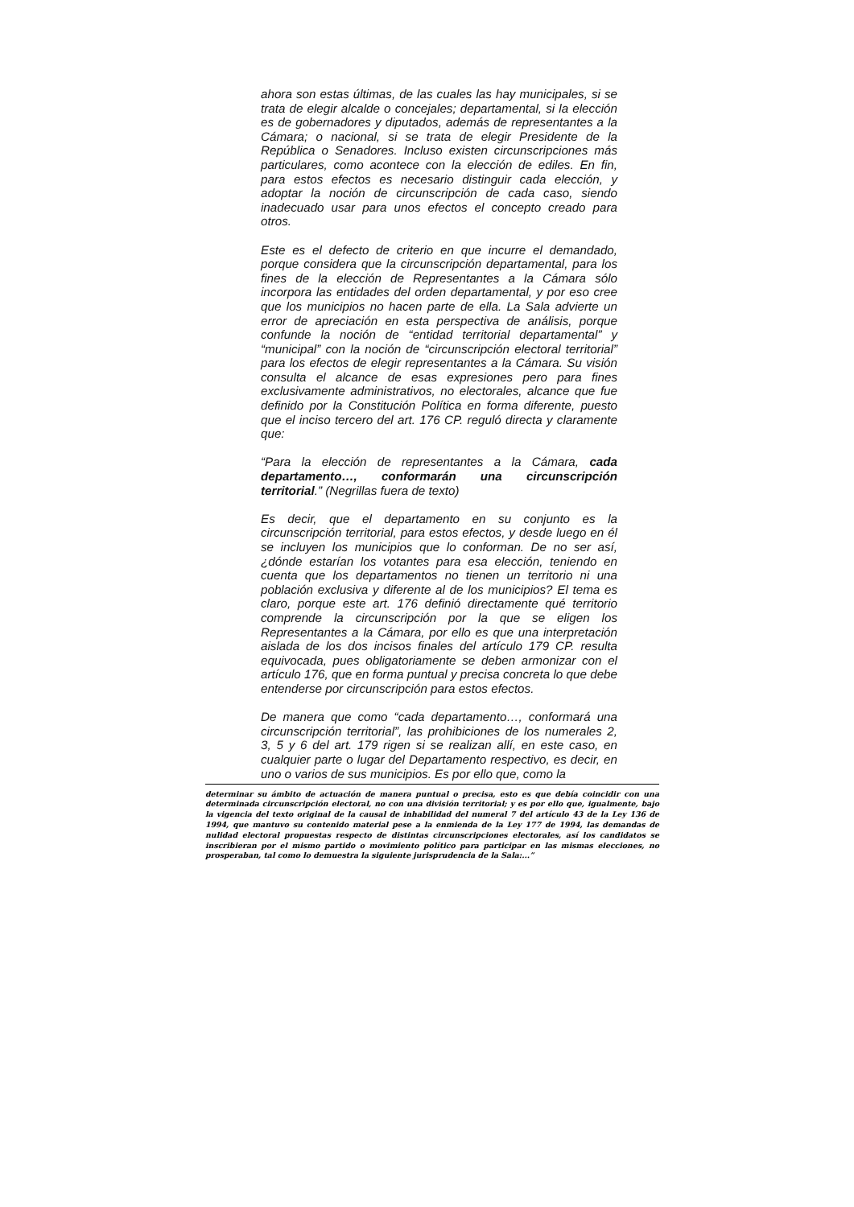ahora son estas últimas, de las cuales las hay municipales, si se trata de elegir alcalde o concejales; departamental, si la elección es de gobernadores y diputados, además de representantes a la Cámara; o nacional, si se trata de elegir Presidente de la República o Senadores. Incluso existen circunscripciones más particulares, como acontece con la elección de ediles. En fin, para estos efectos es necesario distinguir cada elección, y adoptar la noción de circunscripción de cada caso, siendo inadecuado usar para unos efectos el concepto creado para otros.
Este es el defecto de criterio en que incurre el demandado, porque considera que la circunscripción departamental, para los fines de la elección de Representantes a la Cámara sólo incorpora las entidades del orden departamental, y por eso cree que los municipios no hacen parte de ella. La Sala advierte un error de apreciación en esta perspectiva de análisis, porque confunde la noción de “entidad territorial departamental” y “municipal” con la noción de “circunscripción electoral territorial” para los efectos de elegir representantes a la Cámara. Su visión consulta el alcance de esas expresiones pero para fines exclusivamente administrativos, no electorales, alcance que fue definido por la Constitución Política en forma diferente, puesto que el inciso tercero del art. 176 CP. reguló directa y claramente que:
“Para la elección de representantes a la Cámara, cada departamento…, conformarán una circunscripción territorial.” (Negrillas fuera de texto)
Es decir, que el departamento en su conjunto es la circunscripción territorial, para estos efectos, y desde luego en él se incluyen los municipios que lo conforman. De no ser así, ¿dónde estarían los votantes para esa elección, teniendo en cuenta que los departamentos no tienen un territorio ni una población exclusiva y diferente al de los municipios? El tema es claro, porque este art. 176 definió directamente qué territorio comprende la circunscripción por la que se eligen los Representantes a la Cámara, por ello es que una interpretación aislada de los dos incisos finales del artículo 179 CP. resulta equivocada, pues obligatoriamente se deben armonizar con el artículo 176, que en forma puntual y precisa concreta lo que debe entenderse por circunscripción para estos efectos.
De manera que como “cada departamento…, conformará una circunscripción territorial”, las prohibiciones de los numerales 2, 3, 5 y 6 del art. 179 rigen si se realizan allí, en este caso, en cualquier parte o lugar del Departamento respectivo, es decir, en uno o varios de sus municipios. Es por ello que, como la
determinar su ámbito de actuación de manera puntual o precisa, esto es que debía coincidir con una determinada circunscripción electoral, no con una división territorial; y es por ello que, igualmente, bajo la vigencia del texto original de la causal de inhabilidad del numeral 7 del artículo 43 de la Ley 136 de 1994, que mantuvo su contenido material pese a la enmienda de la Ley 177 de 1994, las demandas de nulidad electoral propuestas respecto de distintas circunscripciones electorales, así los candidatos se inscribieran por el mismo partido o movimiento político para participar en las mismas elecciones, no prosperaban, tal como lo demuestra la siguiente jurisprudencia de la Sala:...”